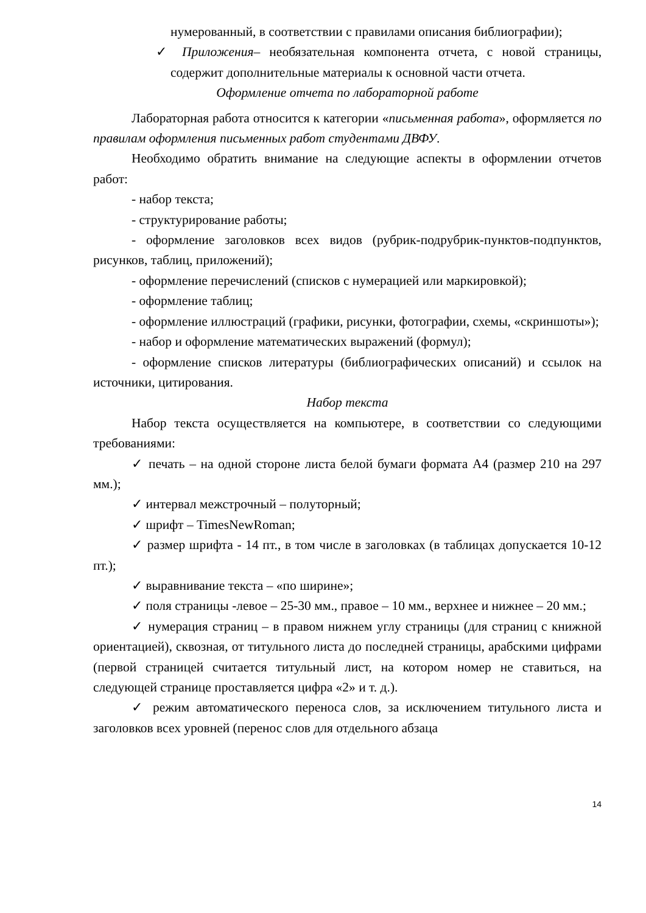нумерованный, в соответствии с правилами описания библиографии);
✓ Приложения– необязательная компонента отчета, с новой страницы, содержит дополнительные материалы к основной части отчета.
Оформление отчета по лабораторной работе
Лабораторная работа относится к категории «письменная работа», оформляется по правилам оформления письменных работ студентами ДВФУ.
Необходимо обратить внимание на следующие аспекты в оформлении отчетов работ:
- набор текста;
- структурирование работы;
- оформление заголовков всех видов (рубрик-подрубрик-пунктов-подпунктов, рисунков, таблиц, приложений);
- оформление перечислений (списков с нумерацией или маркировкой);
- оформление таблиц;
- оформление иллюстраций (графики, рисунки, фотографии, схемы, «скриншоты»);
- набор и оформление математических выражений (формул);
- оформление списков литературы (библиографических описаний) и ссылок на источники, цитирования.
Набор текста
Набор текста осуществляется на компьютере, в соответствии со следующими требованиями:
✓ печать – на одной стороне листа белой бумаги формата А4 (размер 210 на 297 мм.);
✓ интервал межстрочный – полуторный;
✓ шрифт – TimesNewRoman;
✓ размер шрифта - 14 пт., в том числе в заголовках (в таблицах допускается 10-12 пт.);
✓ выравнивание текста – «по ширине»;
✓ поля страницы -левое – 25-30 мм., правое – 10 мм., верхнее и нижнее – 20 мм.;
✓ нумерация страниц – в правом нижнем углу страницы (для страниц с книжной ориентацией), сквозная, от титульного листа до последней страницы, арабскими цифрами (первой страницей считается титульный лист, на котором номер не ставиться, на следующей странице проставляется цифра «2» и т. д.).
✓ режим автоматического переноса слов, за исключением титульного листа и заголовков всех уровней (перенос слов для отдельного абзаца
14